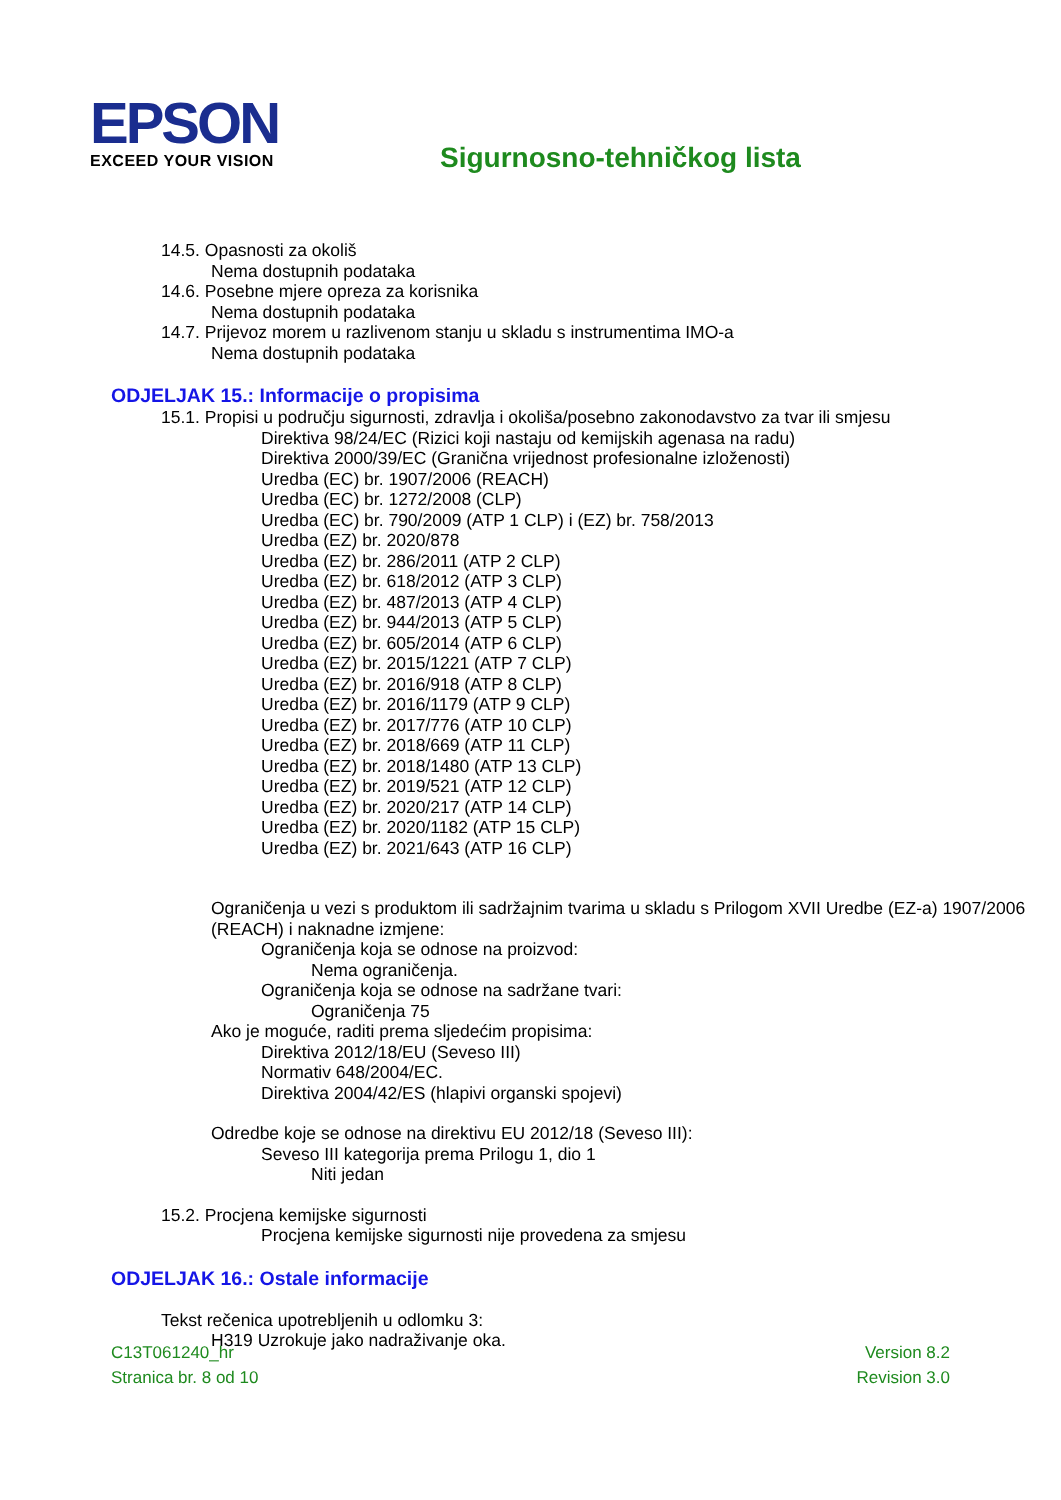EPSON
EXCEED YOUR VISION
Sigurnosno-tehničkog lista
14.5. Opasnosti za okoliš
Nema dostupnih podataka
14.6. Posebne mjere opreza za korisnika
Nema dostupnih podataka
14.7. Prijevoz morem u razlivenom stanju u skladu s instrumentima IMO-a
Nema dostupnih podataka
ODJELJAK 15.: Informacije o propisima
15.1. Propisi u području sigurnosti, zdravlja i okoliša/posebno zakonodavstvo za tvar ili smjesu
Direktiva 98/24/EC (Rizici koji nastaju od kemijskih agenasa na radu)
Direktiva 2000/39/EC (Granična vrijednost profesionalne izloženosti)
Uredba (EC) br. 1907/2006 (REACH)
Uredba (EC) br. 1272/2008 (CLP)
Uredba (EC) br. 790/2009 (ATP 1 CLP) i (EZ) br. 758/2013
Uredba (EZ) br. 2020/878
Uredba (EZ) br. 286/2011 (ATP 2 CLP)
Uredba (EZ) br. 618/2012 (ATP 3 CLP)
Uredba (EZ) br. 487/2013 (ATP 4 CLP)
Uredba (EZ) br. 944/2013 (ATP 5 CLP)
Uredba (EZ) br. 605/2014 (ATP 6 CLP)
Uredba (EZ) br. 2015/1221 (ATP 7 CLP)
Uredba (EZ) br. 2016/918 (ATP 8 CLP)
Uredba (EZ) br. 2016/1179 (ATP 9 CLP)
Uredba (EZ) br. 2017/776 (ATP 10 CLP)
Uredba (EZ) br. 2018/669 (ATP 11 CLP)
Uredba (EZ) br. 2018/1480 (ATP 13 CLP)
Uredba (EZ) br. 2019/521 (ATP 12 CLP)
Uredba (EZ) br. 2020/217 (ATP 14 CLP)
Uredba (EZ) br. 2020/1182 (ATP 15 CLP)
Uredba (EZ) br. 2021/643 (ATP 16 CLP)
Ograničenja u vezi s produktom ili sadržajnim tvarima u skladu s Prilogom XVII Uredbe (EZ-a) 1907/2006 (REACH) i naknadne izmjene:
Ograničenja koja se odnose na proizvod:
Nema ograničenja.
Ograničenja koja se odnose na sadržane tvari:
Ograničenja 75
Ako je moguće, raditi prema sljedećim propisima:
Direktiva 2012/18/EU (Seveso III)
Normativ 648/2004/EC.
Direktiva 2004/42/ES (hlapivi organski spojevi)
Odredbe koje se odnose na direktivu EU 2012/18 (Seveso III):
Seveso III kategorija prema Prilogu 1, dio 1
Niti jedan
15.2. Procjena kemijske sigurnosti
Procjena kemijske sigurnosti nije provedena za smjesu
ODJELJAK 16.: Ostale informacije
Tekst rečenica upotrebljenih u odlomku 3:
H319 Uzrokuje jako nadraživanje oka.
C13T061240_hr
Stranica br. 8 od 10
Version 8.2
Revision 3.0